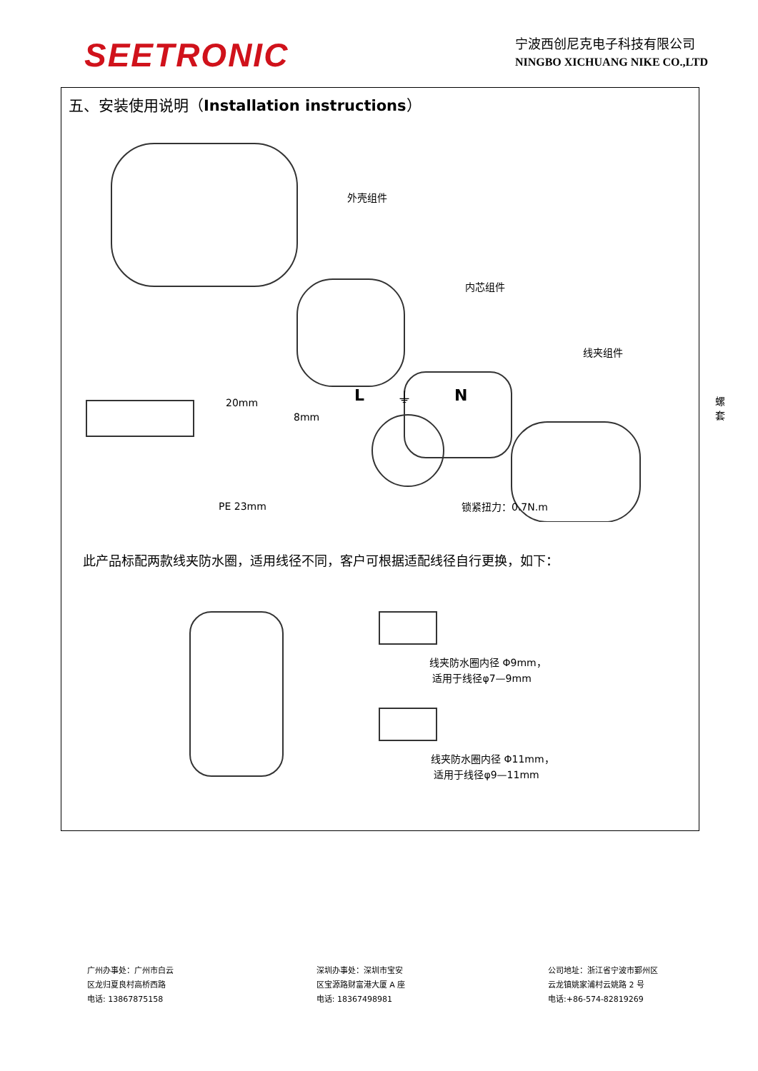SEETRONIC
宁波西创尼克电子科技有限公司
NINGBO XICHUANG NIKE CO.,LTD
五、安装使用说明（Installation instructions）
外壳组件
内芯组件
线夹组件
螺套 20mm
8mm
PE 23mm
L ⏚ N
锁紧扭力：0.7N.m
此产品标配两款线夹防水圈，适用线径不同，客户可根据适配线径自行更换，如下：
线夹防水圈内径 Φ9mm，
适用于线径φ7—9mm
线夹防水圈内径 Φ11mm，
适用于线径φ9—11mm
广州办事处：广州市白云
区龙归夏良村高桥西路
电话: 13867875158
深圳办事处：深圳市宝安
区宝源路财富港大厦 A 座
电话: 18367498981
公司地址：浙江省宁波市鄞州区
云龙镇姚家浦村云姚路 2 号
电话:+86-574-82819269